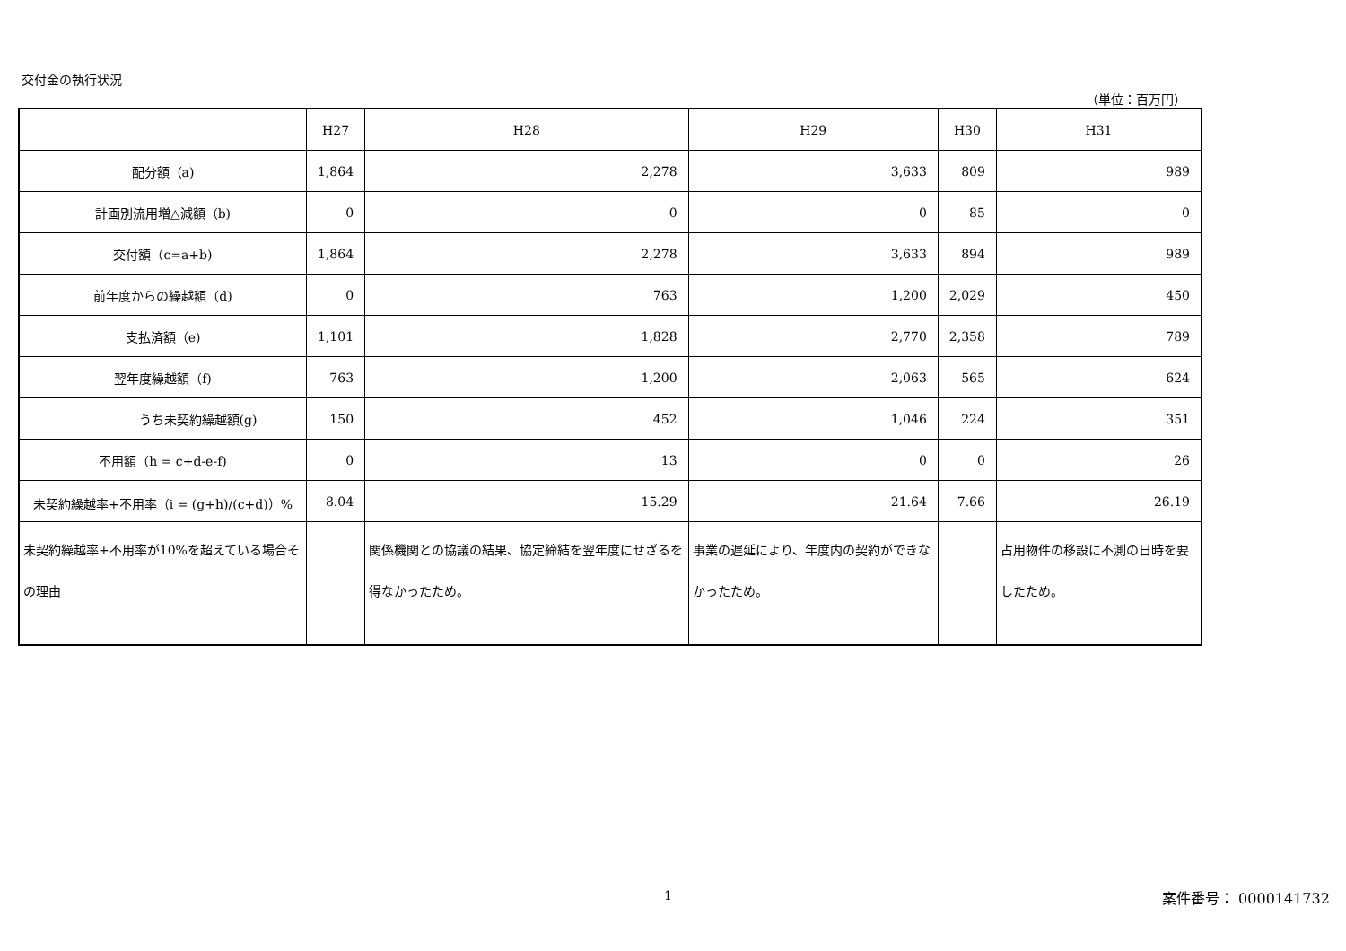交付金の執行状況
（単位：百万円）
| | H27 | H28 | H29 | H30 | H31 |
| --- | --- | --- | --- | --- | --- |
| 配分額（a) | 1,864 | 2,278 | 3,633 | 809 | 989 |
| 計画別流用増△減額（b) | 0 | 0 | 0 | 85 | 0 |
| 交付額（c=a+b) | 1,864 | 2,278 | 3,633 | 894 | 989 |
| 前年度からの繰越額（d) | 0 | 763 | 1,200 | 2,029 | 450 |
| 支払済額（e) | 1,101 | 1,828 | 2,770 | 2,358 | 789 |
| 翌年度繰越額（f) | 763 | 1,200 | 2,063 | 565 | 624 |
| うち未契約繰越額(g) | 150 | 452 | 1,046 | 224 | 351 |
| 不用額（h = c+d-e-f) | 0 | 13 | 0 | 0 | 26 |
| 未契約繰越率+不用率（i = (g+h)/(c+d)）% | 8.04 | 15.29 | 21.64 | 7.66 | 26.19 |
| 未契約繰越率+不用率が10%を超えている場合その理由 | | 関係機関との協議の結果、協定締結を翌年度にせざるを得なかったため。 | 事業の遅延により、年度内の契約ができなかったため。 | | 占用物件の移設に不測の日時を要したため。 |
1 案件番号： 0000141732